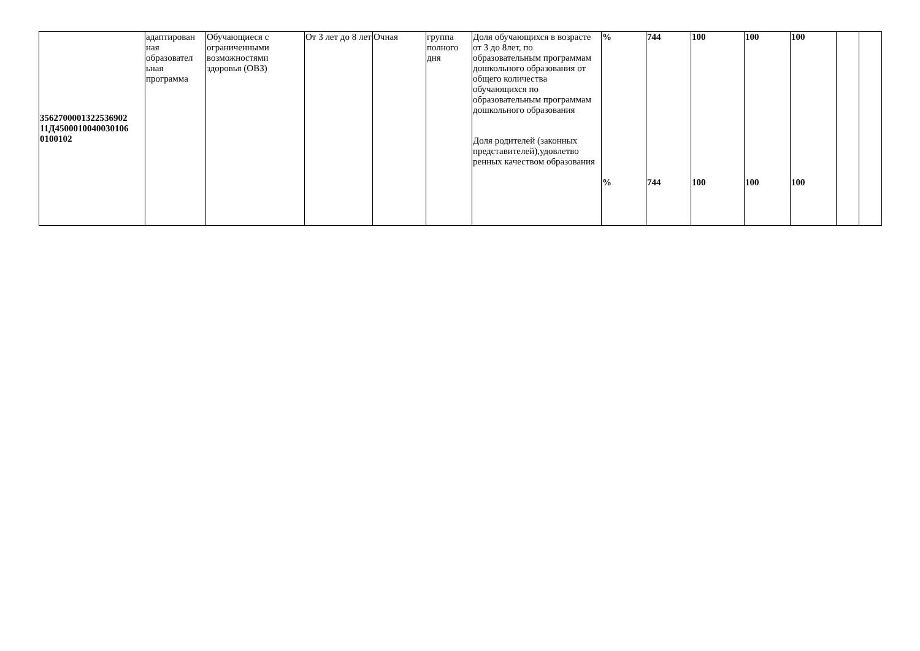| 3562700001322536902 11Д4500010040030106 0100102 | адаптирован ная образовател ьная программа | Обучающиеся с ограниченными возможностями здоровья (ОВЗ) | От 3 лет до 8 лет | Очная | группа полного дня | Доля обучающихся в возрасте от 3 до 8лет, по образовательным программам дошкольного образования от общего количества обучающихся по образовательным программам дошкольного образования Доля родителей (законных представителей),удовлетво ренных качеством образования | % % | 744 744 | 100 100 | 100 100 | 100 100 | | |